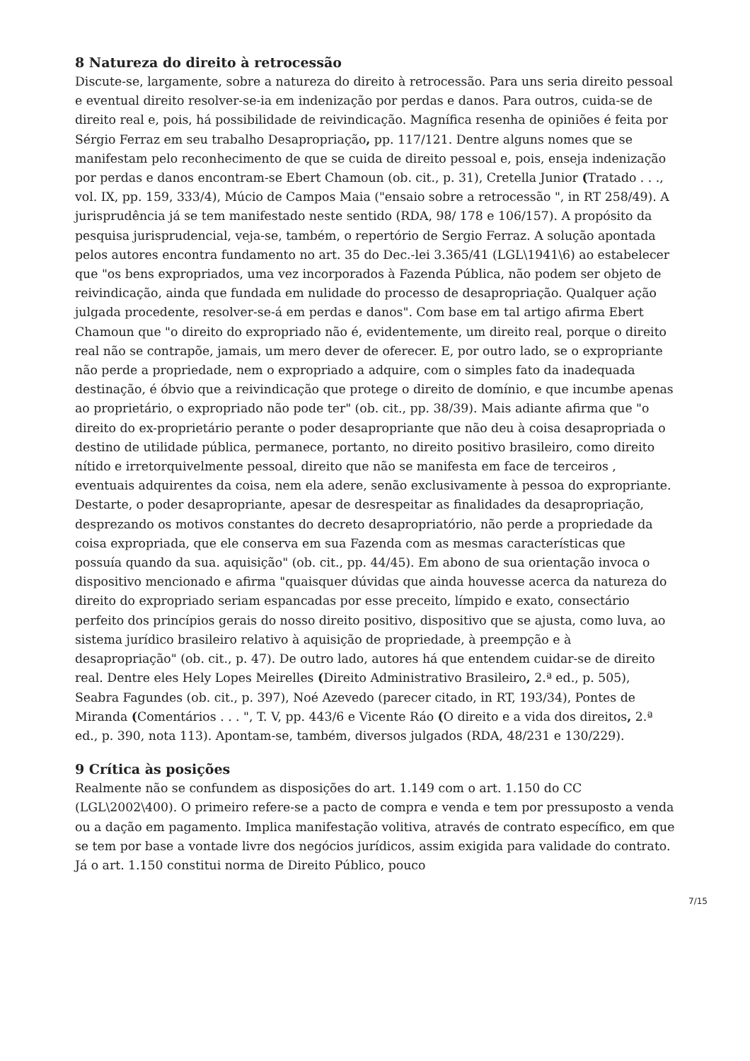8 Natureza do direito à retrocessão
Discute-se, largamente, sobre a natureza do direito à retrocessão. Para uns seria direito pessoal e eventual direito resolver-se-ia em indenização por perdas e danos. Para outros, cuida-se de direito real e, pois, há possibilidade de reivindicação. Magnífica resenha de opiniões é feita por Sérgio Ferraz em seu trabalho Desapropriação, pp. 117/121. Dentre alguns nomes que se manifestam pelo reconhecimento de que se cuida de direito pessoal e, pois, enseja indenização por perdas e danos encontram-se Ebert Chamoun (ob. cit., p. 31), Cretella Junior (Tratado . . ., vol. IX, pp. 159, 333/4), Múcio de Campos Maia ("ensaio sobre a retrocessão ", in RT 258/49). A jurisprudência já se tem manifestado neste sentido (RDA, 98/ 178 e 106/157). A propósito da pesquisa jurisprudencial, veja-se, também, o repertório de Sergio Ferraz. A solução apontada pelos autores encontra fundamento no art. 35 do Dec.-lei 3.365/41 (LGL\1941\6) ao estabelecer que "os bens expropriados, uma vez incorporados à Fazenda Pública, não podem ser objeto de reivindicação, ainda que fundada em nulidade do processo de desapropriação. Qualquer ação julgada procedente, resolver-se-á em perdas e danos". Com base em tal artigo afirma Ebert Chamoun que "o direito do expropriado não é, evidentemente, um direito real, porque o direito real não se contrapõe, jamais, um mero dever de oferecer. E, por outro lado, se o expropriante não perde a propriedade, nem o expropriado a adquire, com o simples fato da inadequada destinação, é óbvio que a reivindicação que protege o direito de domínio, e que incumbe apenas ao proprietário, o expropriado não pode ter" (ob. cit., pp. 38/39). Mais adiante afirma que "o direito do ex-proprietário perante o poder desapropriante que não deu à coisa desapropriada o destino de utilidade pública, permanece, portanto, no direito positivo brasileiro, como direito nítido e irretorquivelmente pessoal, direito que não se manifesta em face de terceiros , eventuais adquirentes da coisa, nem ela adere, senão exclusivamente à pessoa do expropriante. Destarte, o poder desapropriante, apesar de desrespeitar as finalidades da desapropriação, desprezando os motivos constantes do decreto desapropriatório, não perde a propriedade da coisa expropriada, que ele conserva em sua Fazenda com as mesmas características que possuía quando da sua. aquisição" (ob. cit., pp. 44/45). Em abono de sua orientação invoca o dispositivo mencionado e afirma "quaisquer dúvidas que ainda houvesse acerca da natureza do direito do expropriado seriam espancadas por esse preceito, límpido e exato, consectário perfeito dos princípios gerais do nosso direito positivo, dispositivo que se ajusta, como luva, ao sistema jurídico brasileiro relativo à aquisição de propriedade, à preempção e à desapropriação" (ob. cit., p. 47). De outro lado, autores há que entendem cuidar-se de direito real. Dentre eles Hely Lopes Meirelles (Direito Administrativo Brasileiro, 2.ª ed., p. 505), Seabra Fagundes (ob. cit., p. 397), Noé Azevedo (parecer citado, in RT, 193/34), Pontes de Miranda (Comentários . . . ", T. V, pp. 443/6 e Vicente Ráo (O direito e a vida dos direitos, 2.ª ed., p. 390, nota 113). Apontam-se, também, diversos julgados (RDA, 48/231 e 130/229).
9 Crítica às posições
Realmente não se confundem as disposições do art. 1.149 com o art. 1.150 do CC (LGL\2002\400). O primeiro refere-se a pacto de compra e venda e tem por pressuposto a venda ou a dação em pagamento. Implica manifestação volitiva, através de contrato específico, em que se tem por base a vontade livre dos negócios jurídicos, assim exigida para validade do contrato. Já o art. 1.150 constitui norma de Direito Público, pouco
7/15